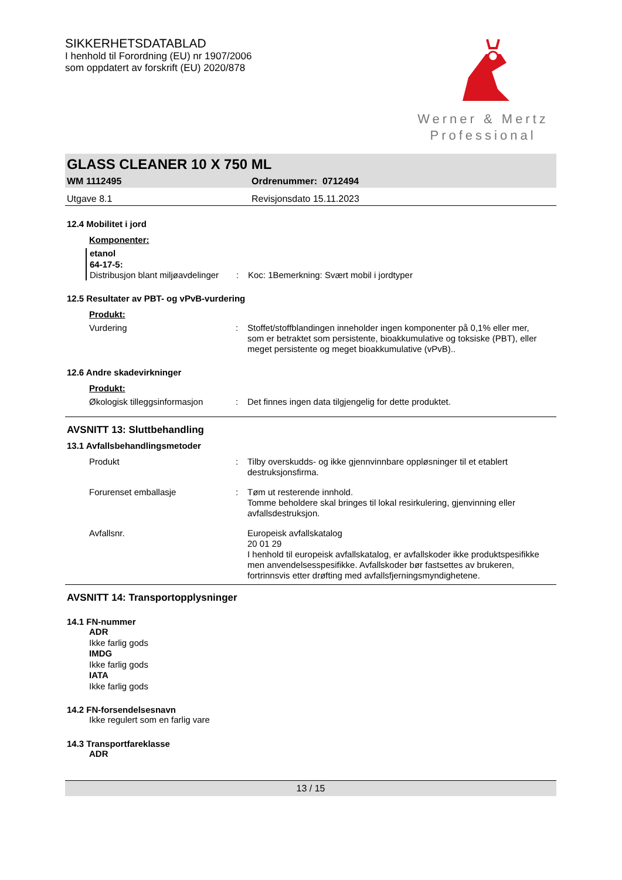SIKKERHETSDATABLAD
I henhold til Forordning (EU) nr 1907/2006
som oppdatert av forskrift (EU) 2020/878
Werner & Mertz
Professional
GLASS CLEANER 10 X 750 ML
WM 1112495 Ordrenummer: 0712494
Utgave 8.1 Revisjonsdato 15.11.2023
12.4 Mobilitet i jord
Komponenter:
etanol
64-17-5:
Distribusjon blant miljøavdelinger
: Koc: 1Bemerkning: Svært mobil i jordtyper
12.5 Resultater av PBT- og vPvB-vurdering
Produkt:
Vurdering : Stoffet/stoffblandingen inneholder ingen komponenter på 0,1% eller mer, som er betraktet som persistente, bioakkumulative og toksiske (PBT), eller meget persistente og meget bioakkumulative (vPvB)..
12.6 Andre skadevirkninger
Produkt:
Økologisk tilleggsinformasjon
: Det finnes ingen data tilgjengelig for dette produktet.
AVSNITT 13: Sluttbehandling
13.1 Avfallsbehandlingsmetoder
Produkt : Tilby overskudds- og ikke gjennvinnbare oppløsninger til et etablert destruksjonsfirma.
Forurenset emballasje : Tøm ut resterende innhold.
Tomme beholdere skal bringes til lokal resirkulering, gjenvinning eller avfallsdestruksjon.
Avfallsnr. Europeisk avfallskatalog
20 01 29
I henhold til europeisk avfallskatalog, er avfallskoder ikke produktspesifikke men anvendelsesspesifikke. Avfallskoder bør fastsettes av brukeren, fortrinnsvis etter drøfting med avfallsfjerningsmyndighetene.
AVSNITT 14: Transportopplysninger
14.1 FN-nummer
ADR
Ikke farlig gods
IMDG
Ikke farlig gods
IATA
Ikke farlig gods
14.2 FN-forsendelsesnavn
Ikke regulert som en farlig vare
14.3 Transportfareklasse
ADR
13 / 15